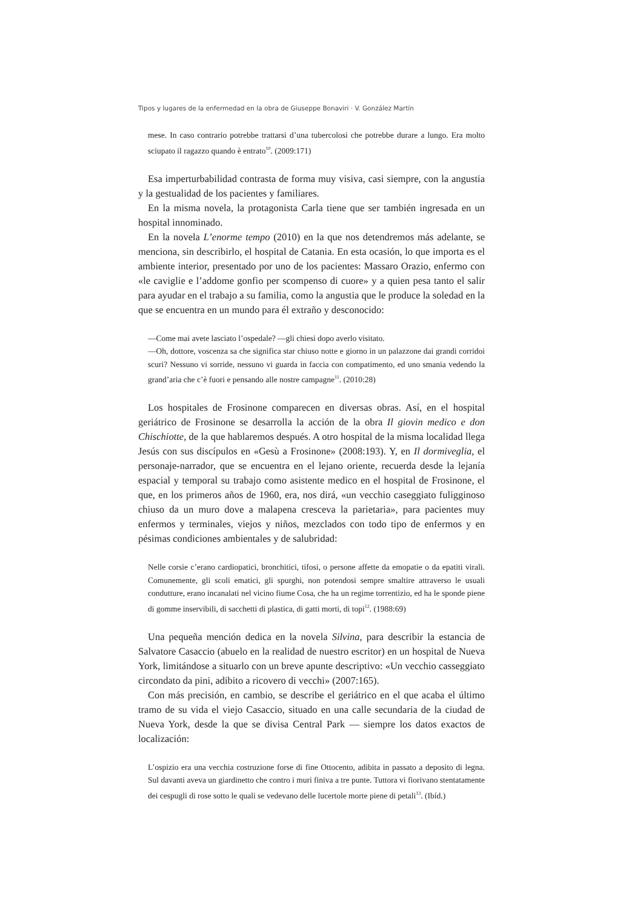Tipos y lugares de la enfermedad en la obra de Giuseppe Bonaviri · V. González Martín
mese. In caso contrario potrebbe trattarsi d’una tubercolosi che potrebbe durare a lungo. Era molto sciupato il ragazzo quando è entrato<sup>10</sup>. (2009:171)
Esa imperturbabilidad contrasta de forma muy visiva, casi siempre, con la angustia y la gestualidad de los pacientes y familiares.
En la misma novela, la protagonista Carla tiene que ser también ingresada en un hospital innominado.
En la novela L’enorme tempo (2010) en la que nos detendremos más adelante, se menciona, sin describirlo, el hospital de Catania. En esta ocasión, lo que importa es el ambiente interior, presentado por uno de los pacientes: Massaro Orazio, enfermo con «le caviglie e l’addome gonfio per scompenso di cuore» y a quien pesa tanto el salir para ayudar en el trabajo a su familia, como la angustia que le produce la soledad en la que se encuentra en un mundo para él extraño y desconocido:
—Come mai avete lasciato l’ospedale? —gli chiesi dopo averlo visitato.
—Oh, dottore, voscenza sa che significa star chiuso notte e giorno in un palazzone dai grandi corridoi scuri? Nessuno vi sorride, nessuno vi guarda in faccia con compatimento, ed uno smania vedendo la grand’aria che c’è fuori e pensando alle nostre campagne<sup>11</sup>. (2010:28)
Los hospitales de Frosinone comparecen en diversas obras. Así, en el hospital geriátrico de Frosinone se desarrolla la acción de la obra Il giovin medico e don Chischiotte, de la que hablaremos después. A otro hospital de la misma localidad llega Jesús con sus discípulos en «Gesù a Frosinone» (2008:193). Y, en Il dormiveglia, el personaje-narrador, que se encuentra en el lejano oriente, recuerda desde la lejanía espacial y temporal su trabajo como asistente medico en el hospital de Frosinone, el que, en los primeros años de 1960, era, nos dirá, «un vecchio caseggiato fuligginoso chiuso da un muro dove a malapena cresceva la parietaria», para pacientes muy enfermos y terminales, viejos y niños, mezclados con todo tipo de enfermos y en pésimas condiciones ambientales y de salubridad:
Nelle corsie c’erano cardiopatici, bronchitici, tifosi, o persone affette da emopatie o da epatiti virali. Comunemente, gli scoli ematici, gli spurghi, non potendosi sempre smaltire attraverso le usuali condutture, erano incanalati nel vicino fiume Cosa, che ha un regime torrentizio, ed ha le sponde piene di gomme inservibili, di sacchetti di plastica, di gatti morti, di topi<sup>12</sup>. (1988:69)
Una pequeña mención dedica en la novela Silvina, para describir la estancia de Salvatore Casaccio (abuelo en la realidad de nuestro escritor) en un hospital de Nueva York, limitándose a situarlo con un breve apunte descriptivo: «Un vecchio casseggiato circondato da pini, adibito a ricovero di vecchi» (2007:165).
Con más precisión, en cambio, se describe el geriátrico en el que acaba el último tramo de su vida el viejo Casaccio, situado en una calle secundaria de la ciudad de Nueva York, desde la que se divisa Central Park — siempre los datos exactos de localización:
L’ospizio era una vecchia costruzione forse di fine Ottocento, adibita in passato a deposito di legna. Sul davanti aveva un giardinetto che contro i muri finiva a tre punte. Tuttora vi fiorivano stentatamente dei cespugli di rose sotto le quali se vedevano delle lucertole morte piene di petali<sup>13</sup>. (Ibíd.)